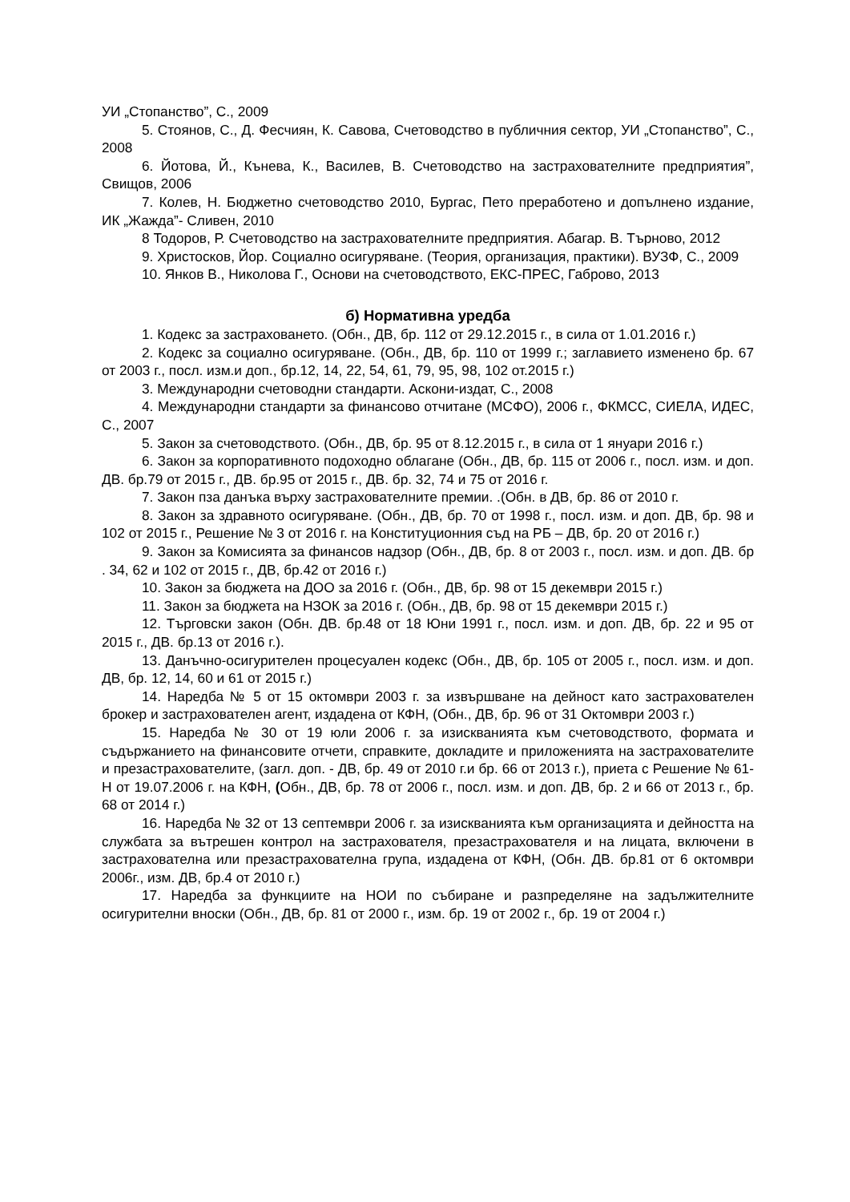УИ „Стопанство”, С., 2009
5. Стоянов, С., Д. Фесчиян, К. Савова, Счетоводство в публичния сектор, УИ „Стопанство”, С., 2008
6. Йотова, Й., Кънева, К., Василев, В. Счетоводство на застрахователните предприятия”, Свищов, 2006
7. Колев, Н. Бюджетно счетоводство 2010, Бургас, Пето преработено и допълнено издание, ИК „Жажда”- Сливен, 2010
8 Тодоров, Р. Счетоводство на застрахователните предприятия. Абагар. В. Търново, 2012
9. Христосков, Йор. Социално осигуряване. (Теория, организация, практики). ВУЗФ, С., 2009
10. Янков В., Николова Г., Основи на счетоводството, ЕКС-ПРЕС, Габрово, 2013
б) Нормативна уредба
1. Кодекс за застраховането. (Обн., ДВ, бр. 112 от 29.12.2015 г., в сила от 1.01.2016 г.)
2. Кодекс за социално осигуряване. (Обн., ДВ, бр. 110 от 1999 г.; заглавието изменено бр. 67 от 2003 г., посл. изм.и доп., бр.12, 14, 22, 54, 61, 79, 95, 98, 102 от.2015 г.)
3. Международни счетоводни стандарти. Аскони-издат, С., 2008
4. Международни стандарти за финансово отчитане (МСФО), 2006 г., ФКМСС, СИЕЛА, ИДЕС, С., 2007
5. Закон за счетоводството. (Обн., ДВ, бр. 95 от 8.12.2015 г., в сила от 1 януари 2016 г.)
6. Закон за корпоративното подоходно облагане (Обн., ДВ, бр. 115 от 2006 г., посл. изм. и доп. ДВ. бр.79 от 2015 г., ДВ. бр.95 от 2015 г., ДВ. бр. 32, 74 и 75 от 2016 г.
7. Закон пза данъка върху застрахователните премии. .(Обн. в ДВ, бр. 86 от 2010 г.
8. Закон за здравното осигуряване. (Обн., ДВ, бр. 70 от 1998 г., посл. изм. и доп. ДВ, бр. 98 и 102 от 2015 г., Решение № 3 от 2016 г. на Конституционния съд на РБ – ДВ, бр. 20 от 2016 г.)
9. Закон за Комисията за финансов надзор (Обн., ДВ, бр. 8 от 2003 г., посл. изм. и доп. ДВ. бр . 34, 62 и 102 от 2015 г., ДВ, бр.42 от 2016 г.)
10. Закон за бюджета на ДОО за 2016 г. (Обн., ДВ, бр. 98 от 15 декември 2015 г.)
11. Закон за бюджета на НЗОК за 2016 г. (Обн., ДВ, бр. 98 от 15 декември 2015 г.)
12. Търговски закон (Обн. ДВ. бр.48 от 18 Юни 1991 г., посл. изм. и доп. ДВ, бр. 22 и 95 от 2015 г., ДВ. бр.13 от 2016 г.).
13. Данъчно-осигурителен процесуален кодекс (Обн., ДВ, бр. 105 от 2005 г., посл. изм. и доп. ДВ, бр. 12, 14, 60 и 61 от 2015 г.)
14. Наредба № 5 от 15 октомври 2003 г. за извършване на дейност като застрахователен брокер и застрахователен агент, издадена от КФН, (Обн., ДВ, бр. 96 от 31 Октомври 2003 г.)
15. Наредба № 30 от 19 юли 2006 г. за изискванията към счетоводството, формата и съдържанието на финансовите отчети, справките, докладите и приложенията на застрахователите и презастрахователите, (загл. доп. - ДВ, бр. 49 от 2010 г.и бр. 66 от 2013 г.), приета с Решение № 61- Н от 19.07.2006 г. на КФН, (Обн., ДВ, бр. 78 от 2006 г., посл. изм. и доп. ДВ, бр. 2 и 66 от 2013 г., бр. 68 от 2014 г.)
16. Наредба № 32 от 13 септември 2006 г. за изискванията към организацията и дейността на службата за вътрешен контрол на застрахователя, презастрахователя и на лицата, включени в застрахователна или презастрахователна група, издадена от КФН, (Обн. ДВ. бр.81 от 6 октомври 2006г., изм. ДВ, бр.4 от 2010 г.)
17. Наредба за функциите на НОИ по събиране и разпределяне на задължителните осигурителни вноски (Обн., ДВ, бр. 81 от 2000 г., изм. бр. 19 от 2002 г., бр. 19 от 2004 г.)